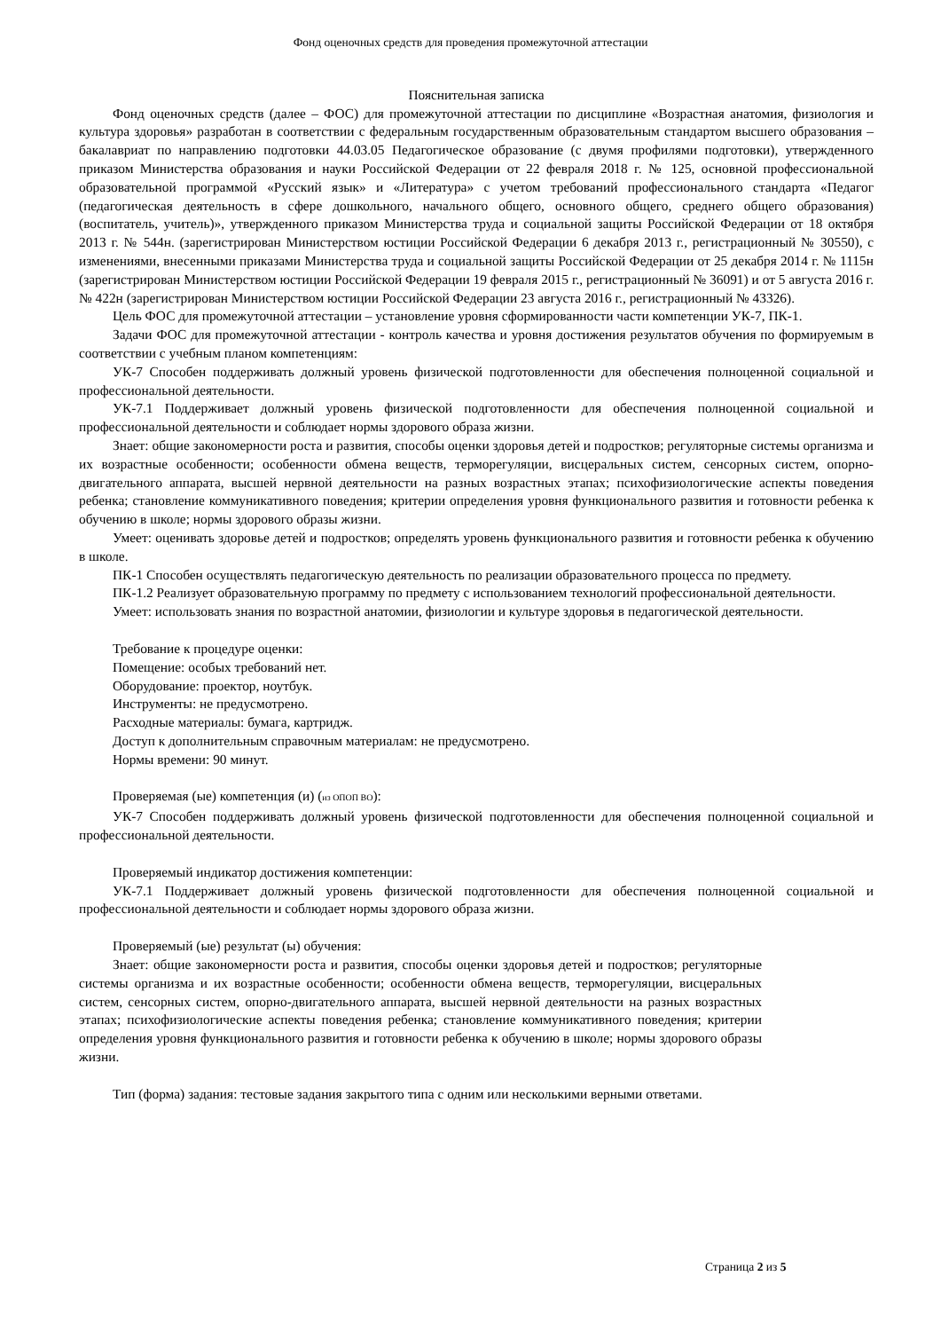Фонд оценочных средств для проведения промежуточной аттестации
Пояснительная записка
Фонд оценочных средств (далее – ФОС) для промежуточной аттестации по дисциплине «Возрастная анатомия, физиология и культура здоровья» разработан в соответствии с федеральным государственным образовательным стандартом высшего образования – бакалавриат по направлению подготовки 44.03.05 Педагогическое образование (с двумя профилями подготовки), утвержденного приказом Министерства образования и науки Российской Федерации от 22 февраля 2018 г. № 125, основной профессиональной образовательной программой «Русский язык» и «Литература» с учетом требований профессионального стандарта «Педагог (педагогическая деятельность в сфере дошкольного, начального общего, основного общего, среднего общего образования) (воспитатель, учитель)», утвержденного приказом Министерства труда и социальной защиты Российской Федерации от 18 октября 2013 г. № 544н. (зарегистрирован Министерством юстиции Российской Федерации 6 декабря 2013 г., регистрационный № 30550), с изменениями, внесенными приказами Министерства труда и социальной защиты Российской Федерации от 25 декабря 2014 г. № 1115н (зарегистрирован Министерством юстиции Российской Федерации 19 февраля 2015 г., регистрационный № 36091) и от 5 августа 2016 г. № 422н (зарегистрирован Министерством юстиции Российской Федерации 23 августа 2016 г., регистрационный № 43326).
Цель ФОС для промежуточной аттестации – установление уровня сформированности части компетенции УК-7, ПК-1.
Задачи ФОС для промежуточной аттестации - контроль качества и уровня достижения результатов обучения по формируемым в соответствии с учебным планом компетенциям:
УК-7 Способен поддерживать должный уровень физической подготовленности для обеспечения полноценной социальной и профессиональной деятельности.
УК-7.1 Поддерживает должный уровень физической подготовленности для обеспечения полноценной социальной и профессиональной деятельности и соблюдает нормы здорового образа жизни.
Знает: общие закономерности роста и развития, способы оценки здоровья детей и подростков; регуляторные системы организма и их возрастные особенности; особенности обмена веществ, терморегуляции, висцеральных систем, сенсорных систем, опорно-двигательного аппарата, высшей нервной деятельности на разных возрастных этапах; психофизиологические аспекты поведения ребенка; становление коммуникативного поведения; критерии определения уровня функционального развития и готовности ребенка к обучению в школе; нормы здорового образы жизни.
Умеет: оценивать здоровье детей и подростков; определять уровень функционального развития и готовности ребенка к обучению в школе.
ПК-1 Способен осуществлять педагогическую деятельность по реализации образовательного процесса по предмету.
ПК-1.2 Реализует образовательную программу по предмету с использованием технологий профессиональной деятельности.
Умеет: использовать знания по возрастной анатомии, физиологии и культуре здоровья в педагогической деятельности.
Требование к процедуре оценки:
Помещение: особых требований нет.
Оборудование: проектор, ноутбук.
Инструменты: не предусмотрено.
Расходные материалы: бумага, картридж.
Доступ к дополнительным справочным материалам: не предусмотрено.
Нормы времени: 90 минут.
Проверяемая (ые) компетенция (и) (из ОПОП ВО):
УК-7 Способен поддерживать должный уровень физической подготовленности для обеспечения полноценной социальной и профессиональной деятельности.
Проверяемый индикатор достижения компетенции:
УК-7.1 Поддерживает должный уровень физической подготовленности для обеспечения полноценной социальной и профессиональной деятельности и соблюдает нормы здорового образа жизни.
Проверяемый (ые) результат (ы) обучения:
Знает: общие закономерности роста и развития, способы оценки здоровья детей и подростков; регуляторные системы организма и их возрастные особенности; особенности обмена веществ, терморегуляции, висцеральных систем, сенсорных систем, опорно-двигательного аппарата, высшей нервной деятельности на разных возрастных этапах; психофизиологические аспекты поведения ребенка; становление коммуникативного поведения; критерии определения уровня функционального развития и готовности ребенка к обучению в школе; нормы здорового образы жизни.
Тип (форма) задания: тестовые задания закрытого типа с одним или несколькими верными ответами.
Страница 2 из 5